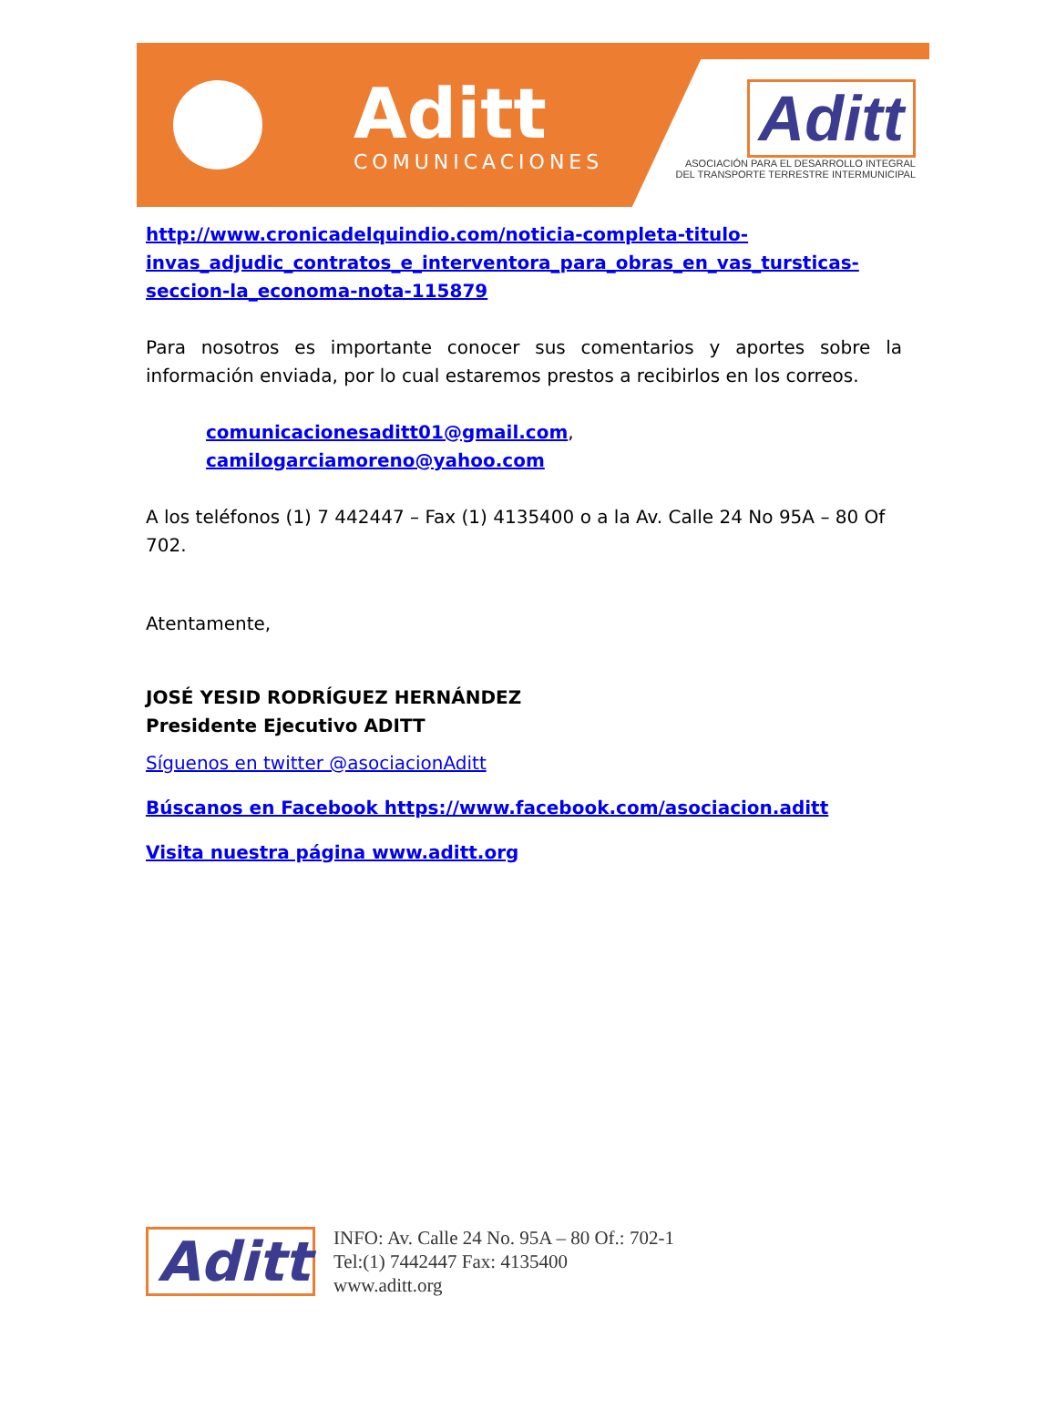Aditt
COMUNICACIONES
Aditt
ASOCIACIÓN PARA EL DESARROLLO INTEGRAL
DEL TRANSPORTE TERRESTRE INTERMUNICIPAL
http://www.cronicadelquindio.com/noticia-completa-titulo-invas_adjudic_contratos_e_interventora_para_obras_en_vas_tursticas-seccion-la_economa-nota-115879
Para nosotros es importante conocer sus comentarios y aportes sobre la información enviada, por lo cual estaremos prestos a recibirlos en los correos.
comunicacionesaditt01@gmail.com,
camilogarciamoreno@yahoo.com
A los teléfonos (1) 7 442447 – Fax (1) 4135400 o a la Av. Calle 24 No 95A – 80 Of 702.
Atentamente,
JOSÉ YESID RODRÍGUEZ HERNÁNDEZ
Presidente Ejecutivo ADITT
Síguenos en twitter @asociacionAditt
Búscanos en Facebook https://www.facebook.com/asociacion.aditt
Visita nuestra página www.aditt.org
Aditt
INFO: Av. Calle 24 No. 95A – 80 Of.: 702-1
Tel:(1) 7442447 Fax: 4135400
www.aditt.org